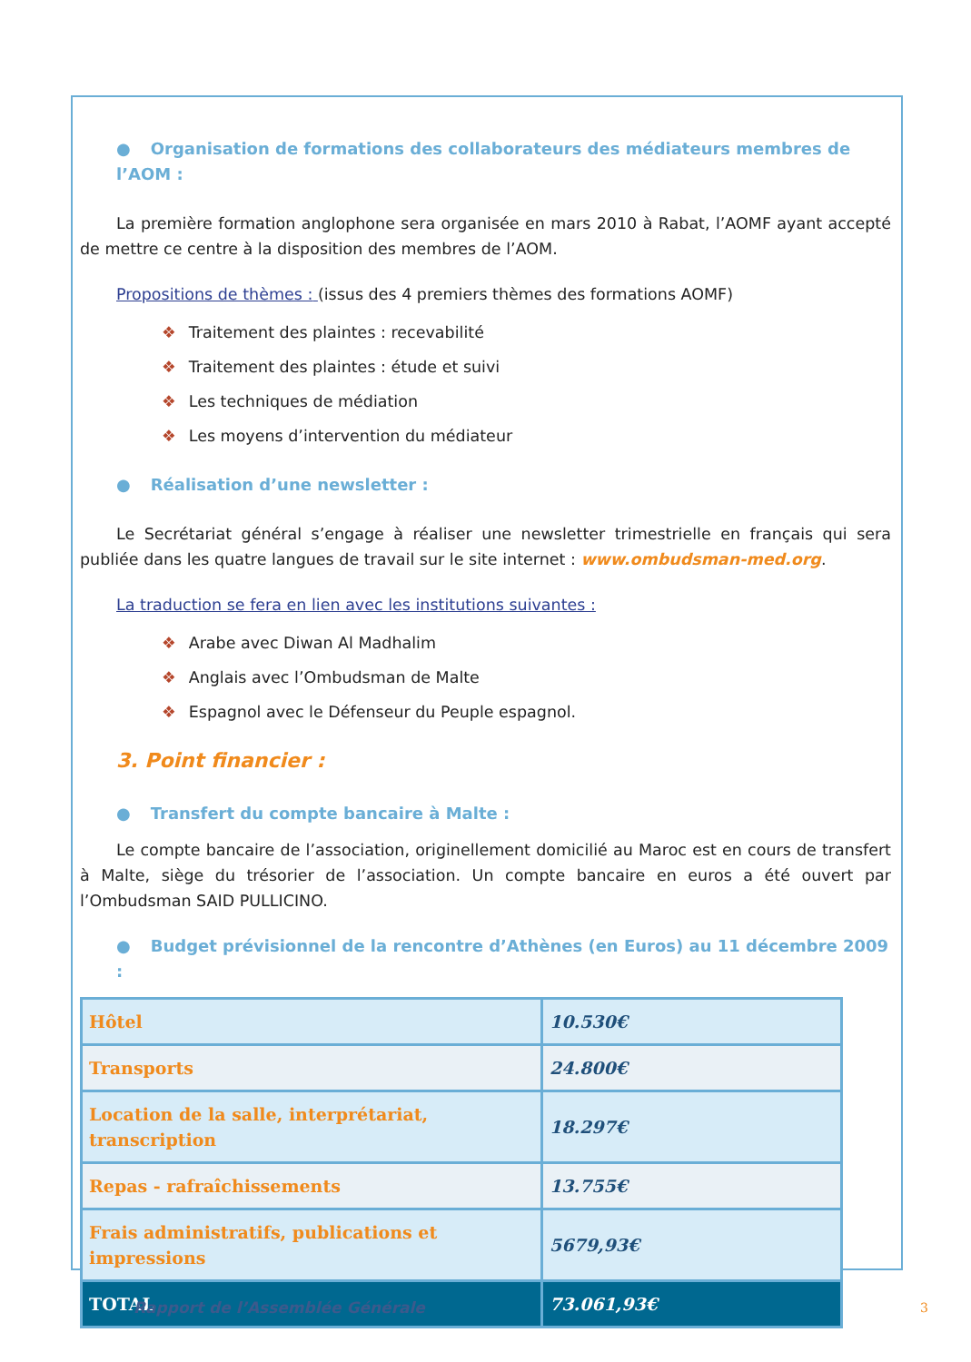● Organisation de formations des collaborateurs des médiateurs membres de l’AOM :
La première formation anglophone sera organisée en mars 2010 à Rabat, l’AOMF ayant accepté de mettre ce centre à la disposition des membres de l’AOM.
Propositions de thèmes : (issus des 4 premiers thèmes des formations AOMF)
❖ Traitement des plaintes : recevabilité
❖ Traitement des plaintes : étude et suivi
❖ Les techniques de médiation
❖ Les moyens d’intervention du médiateur
● Réalisation d’une newsletter :
Le Secrétariat général s’engage à réaliser une newsletter trimestrielle en français qui sera publiée dans les quatre langues de travail sur le site internet : www.ombudsman-med.org.
La traduction se fera en lien avec les institutions suivantes :
❖ Arabe avec Diwan Al Madhalim
❖ Anglais avec l’Ombudsman de Malte
❖ Espagnol avec le Défenseur du Peuple espagnol.
3. Point financier :
● Transfert du compte bancaire à Malte :
Le compte bancaire de l’association, originellement domicilié au Maroc est en cours de transfert à Malte, siège du trésorier de l’association. Un compte bancaire en euros a été ouvert par l’Ombudsman SAID PULLICINO.
● Budget prévisionnel de la rencontre d’Athènes (en Euros) au 11 décembre 2009 :
| Hôtel | 10.530€ |
| Transports | 24.800€ |
| Location de la salle, interprétariat, transcription | 18.297€ |
| Repas - rafraîchissements | 13.755€ |
| Frais administratifs, publications et impressions | 5679,93€ |
| TOTAL | 73.061,93€ |
Rapport de l’Assemblée Générale
3